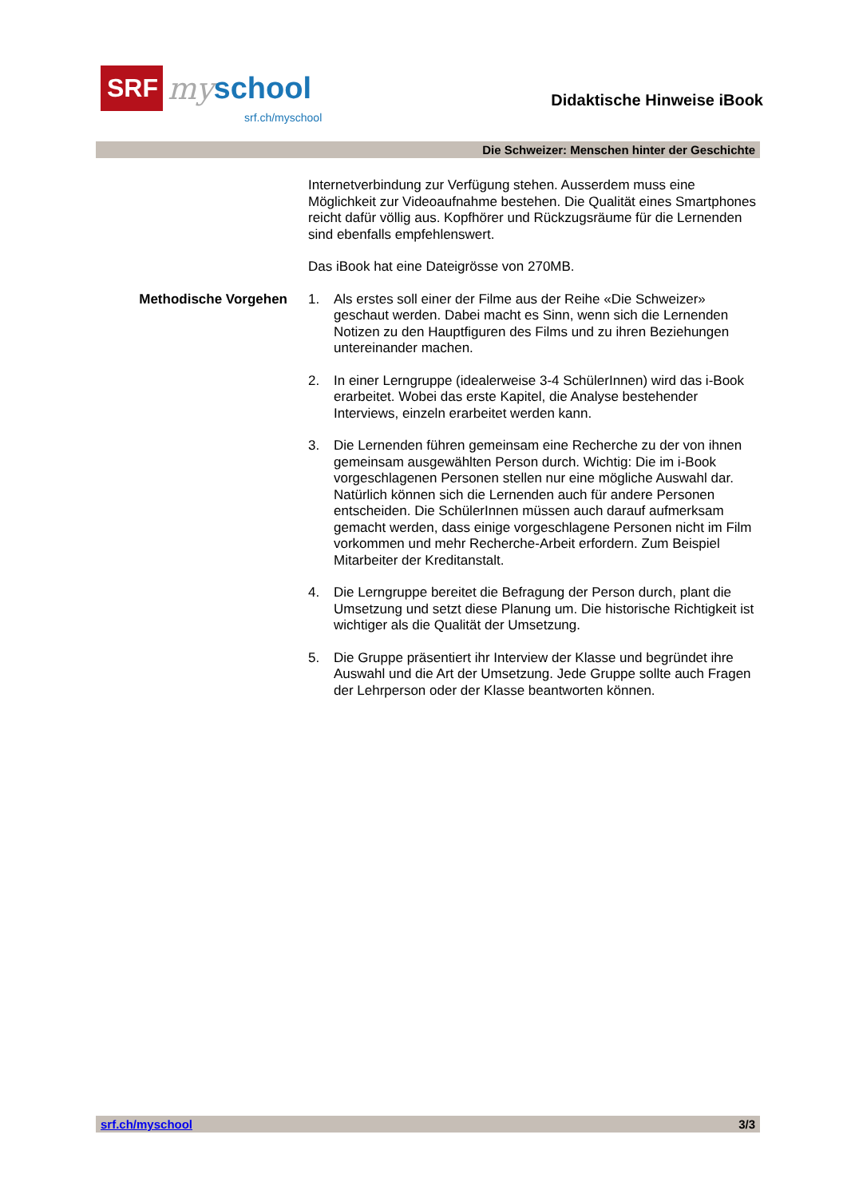SRF
my school
srf.ch/myschool
Didaktische Hinweise iBook
Die Schweizer: Menschen hinter der Geschichte
Internetverbindung zur Verfügung stehen. Ausserdem muss eine Möglichkeit zur Videoaufnahme bestehen. Die Qualität eines Smartphones reicht dafür völlig aus. Kopfhörer und Rückzugsräume für die Lernenden sind ebenfalls empfehlenswert.
Das iBook hat eine Dateigrösse von 270MB.
Methodische Vorgehen 1. Als erstes soll einer der Filme aus der Reihe «Die Schweizer» geschaut werden. Dabei macht es Sinn, wenn sich die Lernenden Notizen zu den Hauptfiguren des Films und zu ihren Beziehungen untereinander machen.
2. In einer Lerngruppe (idealerweise 3-4 SchülerInnen) wird das i-Book erarbeitet. Wobei das erste Kapitel, die Analyse bestehender Interviews, einzeln erarbeitet werden kann.
3. Die Lernenden führen gemeinsam eine Recherche zu der von ihnen gemeinsam ausgewählten Person durch. Wichtig: Die im i-Book vorgeschlagenen Personen stellen nur eine mögliche Auswahl dar. Natürlich können sich die Lernenden auch für andere Personen entscheiden. Die SchülerInnen müssen auch darauf aufmerksam gemacht werden, dass einige vorgeschlagene Personen nicht im Film vorkommen und mehr Recherche-Arbeit erfordern. Zum Beispiel Mitarbeiter der Kreditanstalt.
4. Die Lerngruppe bereitet die Befragung der Person durch, plant die Umsetzung und setzt diese Planung um. Die historische Richtigkeit ist wichtiger als die Qualität der Umsetzung.
5. Die Gruppe präsentiert ihr Interview der Klasse und begründet ihre Auswahl und die Art der Umsetzung. Jede Gruppe sollte auch Fragen der Lehrperson oder der Klasse beantworten können.
srf.ch/myschool 3/3